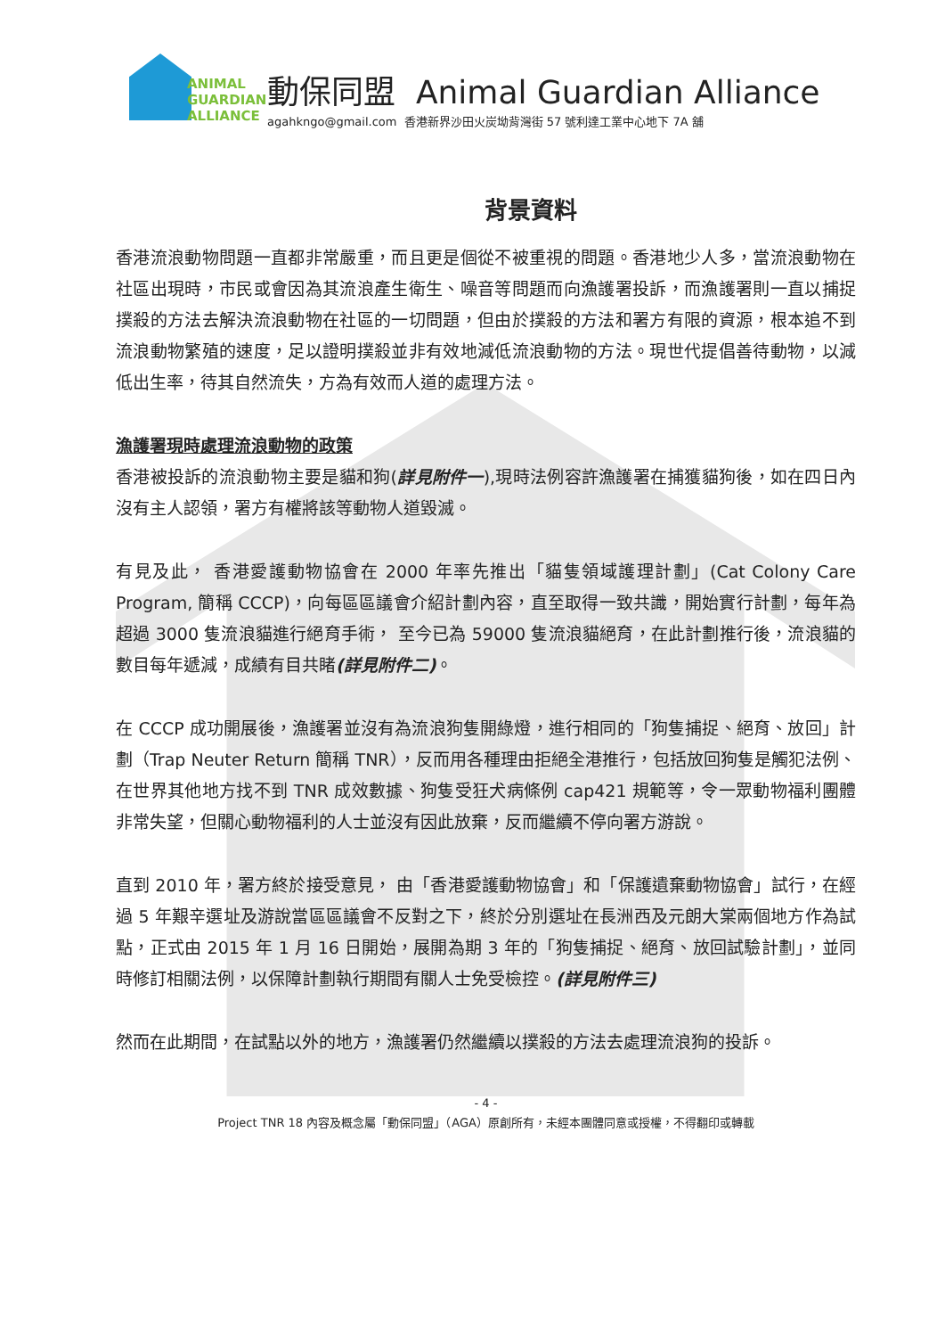ANIMAL
GUARDIAN
ALLIANCE
動保同盟 Animal Guardian Alliance
agahkngo@gmail.com 香港新界沙田火炭坳背灣街 57 號利達工業中心地下 7A 舖
背景資料
香港流浪動物問題一直都非常嚴重，而且更是個從不被重視的問題。香港地少人多，當流浪動物在社區出現時，市民或會因為其流浪產生衛生、噪音等問題而向漁護署投訴，而漁護署則一直以捕捉撲殺的方法去解決流浪動物在社區的一切問題，但由於撲殺的方法和署方有限的資源，根本追不到流浪動物繁殖的速度，足以證明撲殺並非有效地減低流浪動物的方法。現世代提倡善待動物，以減低出生率，待其自然流失，方為有效而人道的處理方法。
漁護署現時處理流浪動物的政策
香港被投訴的流浪動物主要是貓和狗(詳見附件一),現時法例容許漁護署在捕獲貓狗後，如在四日內沒有主人認領，署方有權將該等動物人道毀滅。
有見及此， 香港愛護動物協會在 2000 年率先推出「貓隻領域護理計劃」(Cat Colony Care Program, 簡稱 CCCP)，向每區區議會介紹計劃內容，直至取得一致共識，開始實行計劃，每年為超過 3000 隻流浪貓進行絕育手術， 至今已為 59000 隻流浪貓絕育，在此計劃推行後，流浪貓的數目每年遞減，成績有目共睹(詳見附件二)。
在 CCCP 成功開展後，漁護署並沒有為流浪狗隻開綠燈，進行相同的「狗隻捕捉、絕育、放回」計劃（Trap Neuter Return 簡稱 TNR），反而用各種理由拒絕全港推行，包括放回狗隻是觸犯法例、在世界其他地方找不到 TNR 成效數據、狗隻受狂犬病條例 cap421 規範等，令一眾動物福利團體非常失望，但關心動物福利的人士並沒有因此放棄，反而繼續不停向署方游說。
直到 2010 年，署方終於接受意見， 由「香港愛護動物協會」和「保護遺棄動物協會」試行，在經過 5 年艱辛選址及游說當區區議會不反對之下，終於分別選址在長洲西及元朗大棠兩個地方作為試點，正式由 2015 年 1 月 16 日開始，展開為期 3 年的「狗隻捕捉、絕育、放回試驗計劃」，並同時修訂相關法例，以保障計劃執行期間有關人士免受檢控。(詳見附件三)
然而在此期間，在試點以外的地方，漁護署仍然繼續以撲殺的方法去處理流浪狗的投訴。
- 4 -
Project TNR 18 內容及概念屬「動保同盟」（AGA）原創所有，未經本團體同意或授權，不得翻印或轉載